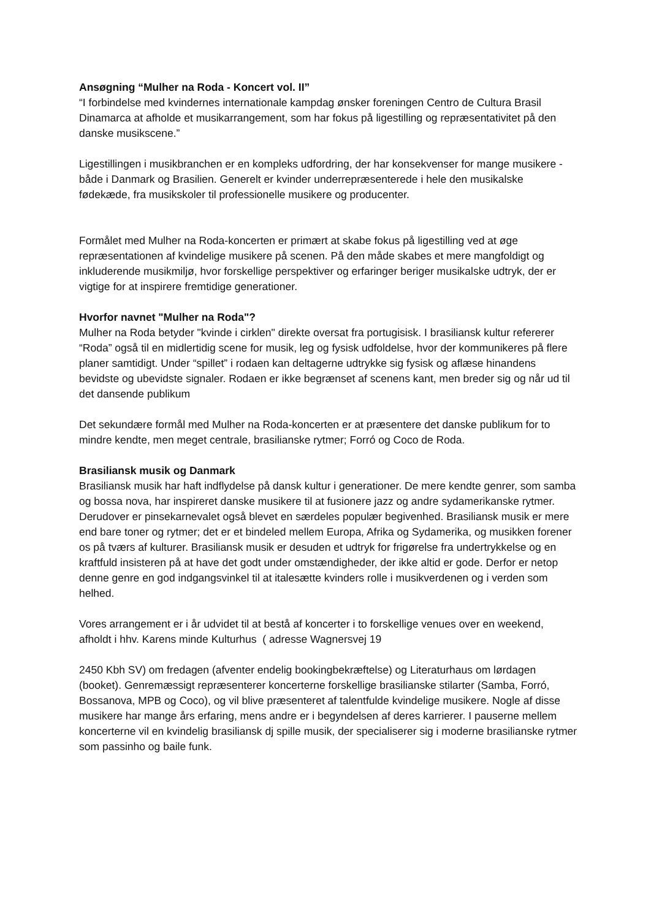Ansøgning “Mulher na Roda - Koncert vol. II”
“I forbindelse med kvindernes internationale kampdag ønsker foreningen Centro de Cultura Brasil Dinamarca at afholde et musikarrangement, som har fokus på ligestilling og repræsentativitet på den danske musikscene.”
Ligestillingen i musikbranchen er en kompleks udfordring, der har konsekvenser for mange musikere - både i Danmark og Brasilien. Generelt er kvinder underrepræsenterede i hele den musikalske fødekæde, fra musikskoler til professionelle musikere og producenter.
Formålet med Mulher na Roda-koncerten er primært at skabe fokus på ligestilling ved at øge repræsentationen af kvindelige musikere på scenen. På den måde skabes et mere mangfoldigt og inkluderende musikmiljø, hvor forskellige perspektiver og erfaringer beriger musikalske udtryk, der er vigtige for at inspirere fremtidige generationer.
Hvorfor navnet "Mulher na Roda"?
Mulher na Roda betyder "kvinde i cirklen" direkte oversat fra portugisisk. I brasiliansk kultur refererer “Roda” også til en midlertidig scene for musik, leg og fysisk udfoldelse, hvor der kommunikeres på flere planer samtidigt. Under “spillet” i rodaen kan deltagerne udtrykke sig fysisk og aflæse hinandens bevidste og ubevidste signaler. Rodaen er ikke begrænset af scenens kant, men breder sig og når ud til det dansende publikum
Det sekundære formål med Mulher na Roda-koncerten er at præsentere det danske publikum for to mindre kendte, men meget centrale, brasilianske rytmer; Forró og Coco de Roda.
Brasiliansk musik og Danmark
Brasiliansk musik har haft indflydelse på dansk kultur i generationer. De mere kendte genrer, som samba og bossa nova, har inspireret danske musikere til at fusionere jazz og andre sydamerikanske rytmer. Derudover er pinsekarnevalet også blevet en særdeles populær begivenhed. Brasiliansk musik er mere end bare toner og rytmer; det er et bindeled mellem Europa, Afrika og Sydamerika, og musikken forener os på tværs af kulturer. Brasiliansk musik er desuden et udtryk for frigørelse fra undertrykkelse og en kraftfuld insisteren på at have det godt under omstændigheder, der ikke altid er gode. Derfor er netop denne genre en god indgangsvinkel til at italesætte kvinders rolle i musikverdenen og i verden som helhed.
Vores arrangement er i år udvidet til at bestå af koncerter i to forskellige venues over en weekend, afholdt i hhv. Karens minde Kulturhus ( adresse Wagnersvej 19
2450 Kbh SV) om fredagen (afventer endelig bookingbekræftelse) og Literaturhaus om lørdagen (booket). Genremæssigt repræsenterer koncerterne forskellige brasilianske stilarter (Samba, Forró, Bossanova, MPB og Coco), og vil blive præsenteret af talentfulde kvindelige musikere. Nogle af disse musikere har mange års erfaring, mens andre er i begyndelsen af deres karrierer. I pauserne mellem koncerterne vil en kvindelig brasiliansk dj spille musik, der specialiserer sig i moderne brasilianske rytmer som passinho og baile funk.